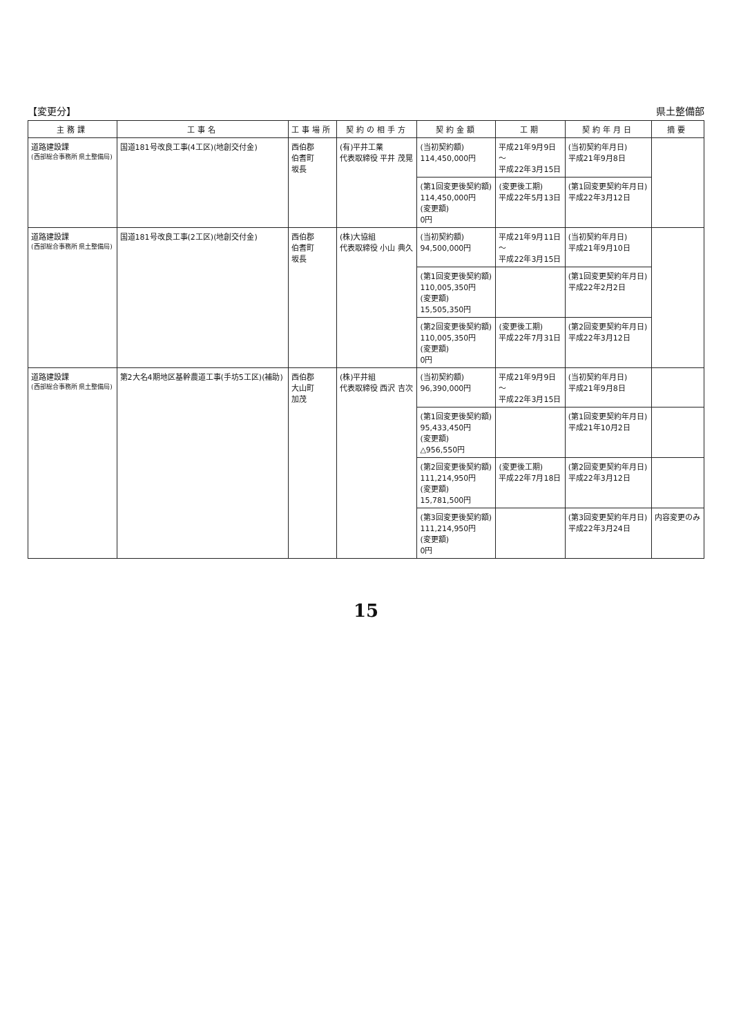【変更分】 県土整備部
| 主務課 | 工事名 | 工事場所 | 契約の相手方 | 契約金額 | 工期 | 契約年月日 | 摘要 |
| --- | --- | --- | --- | --- | --- | --- | --- |
| 道路建設課 (西部総合事務所 県土整備局) | 国道181号改良工事(4工区)(地創交付金) | 西伯郡 伯耆町 坂長 | (有)平井工業 代表取締役 平井 茂晃 | (当初契約額) 114,450,000円 | 平成21年9月9日 ～ 平成22年3月15日 | (当初契約年月日) 平成21年9月8日 | |
| | | | | (第1回変更後契約額) 114,450,000円 (変更額) 0円 | (変更後工期) 平成22年5月13日 | (第1回変更契約年月日) 平成22年3月12日 | |
| 道路建設課 (西部総合事務所 県土整備局) | 国道181号改良工事(2工区)(地創交付金) | 西伯郡 伯耆町 坂長 | (株)大協組 代表取締役 小山 典久 | (当初契約額) 94,500,000円 | 平成21年9月11日 ～ 平成22年3月15日 | (当初契約年月日) 平成21年9月10日 | |
| | | | | (第1回変更後契約額) 110,005,350円 (変更額) 15,505,350円 | | (第1回変更契約年月日) 平成22年2月2日 | |
| | | | | (第2回変更後契約額) 110,005,350円 (変更額) 0円 | (変更後工期) 平成22年7月31日 | (第2回変更契約年月日) 平成22年3月12日 | |
| 道路建設課 (西部総合事務所 県土整備局) | 第2大名4期地区基幹農道工事(手坊5工区)(補助) | 西伯郡 大山町 加茂 | (株)平井組 代表取締役 西沢 吉次 | (当初契約額) 96,390,000円 | 平成21年9月9日 ～ 平成22年3月15日 | (当初契約年月日) 平成21年9月8日 | |
| | | | | (第1回変更後契約額) 95,433,450円 (変更額) △956,550円 | | (第1回変更契約年月日) 平成21年10月2日 | |
| | | | | (第2回変更後契約額) 111,214,950円 (変更額) 15,781,500円 | (変更後工期) 平成22年7月18日 | (第2回変更契約年月日) 平成22年3月12日 | |
| | | | | (第3回変更後契約額) 111,214,950円 (変更額) 0円 | | (第3回変更契約年月日) 平成22年3月24日 | 内容変更のみ |
15